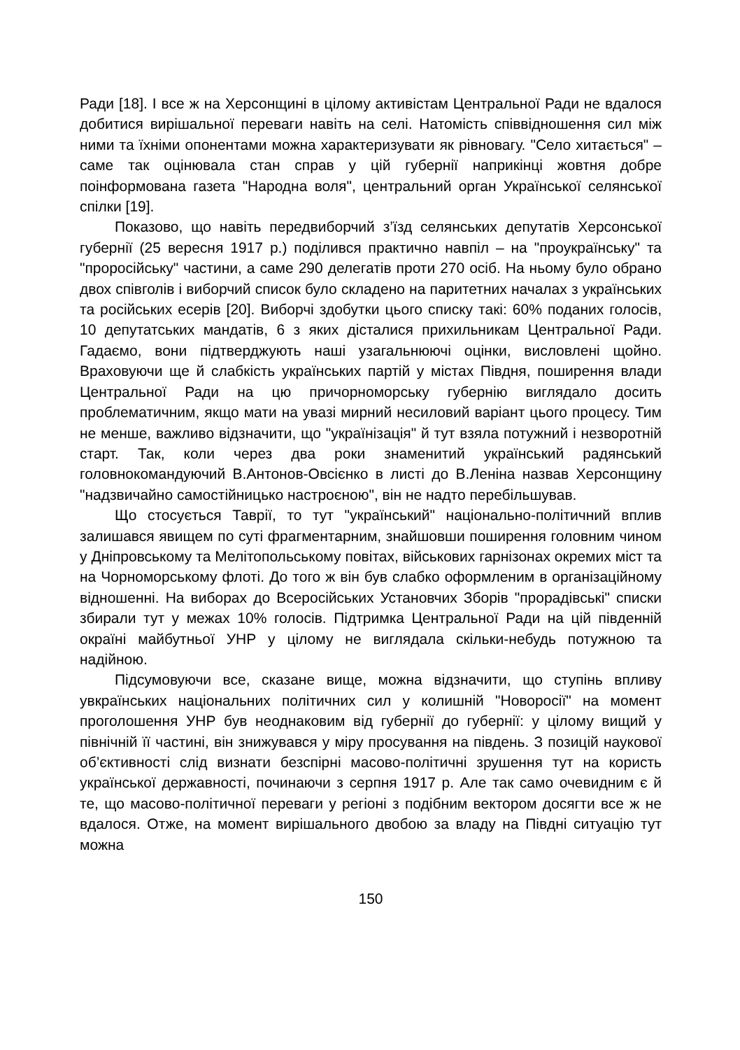Ради [18]. І все ж на Херсонщині в цілому активістам Центральної Ради не вдалося добитися вирішальної переваги навіть на селі. Натомість співвідношення сил між ними та їхніми опонентами можна характеризувати як рівновагу. "Село хитається" – саме так оцінювала стан справ у цій губернії наприкінці жовтня добре поінформована газета "Народна воля", центральний орган Української селянської спілки [19].
Показово, що навіть передвиборчий з’їзд селянських депутатів Херсонської губернії (25 вересня 1917 р.) поділився практично навпіл – на "проукраїнську" та "проросійську" частини, а саме 290 делегатів проти 270 осіб. На ньому було обрано двох співголів і виборчий список було складено на паритетних началах з українських та російських есерів [20]. Виборчі здобутки цього списку такі: 60% поданих голосів, 10 депутатських мандатів, 6 з яких дісталися прихильникам Центральної Ради. Гадаємо, вони підтверджують наші узагальнюючі оцінки, висловлені щойно. Враховуючи ще й слабкість українських партій у містах Півдня, поширення влади Центральної Ради на цю причорноморську губернію виглядало досить проблематичним, якщо мати на увазі мирний несиловий варіант цього процесу. Тим не менше, важливо відзначити, що "українізація" й тут взяла потужний і незворотній старт. Так, коли через два роки знаменитий український радянський головнокомандуючий В.Антонов-Овсієнко в листі до В.Леніна назвав Херсонщину "надзвичайно самостійницько настроєною", він не надто перебільшував.
Що стосується Таврії, то тут "український" національно-політичний вплив залишався явищем по суті фрагментарним, знайшовши поширення головним чином у Дніпровському та Мелітопольському повітах, військових гарнізонах окремих міст та на Чорноморському флоті. До того ж він був слабко оформленим в організаційному відношенні. На виборах до Всеросійських Установчих Зборів "прорадівські" списки збирали тут у межах 10% голосів. Підтримка Центральної Ради на цій південній окраїні майбутньої УНР у цілому не виглядала скільки-небудь потужною та надійною.
Підсумовуючи все, сказане вище, можна відзначити, що ступінь впливу увкраїнських національних політичних сил у колишній "Новоросії" на момент проголошення УНР був неоднаковим від губернії до губернії: у цілому вищий у північній її частині, він знижувався у міру просування на південь. З позицій наукової об’єктивності слід визнати безспірні масово-політичні зрушення тут на користь української державності, починаючи з серпня 1917 р. Але так само очевидним є й те, що масово-політичної переваги у регіоні з подібним вектором досягти все ж не вдалося. Отже, на момент вирішального двобою за владу на Півдні ситуацію тут можна
150